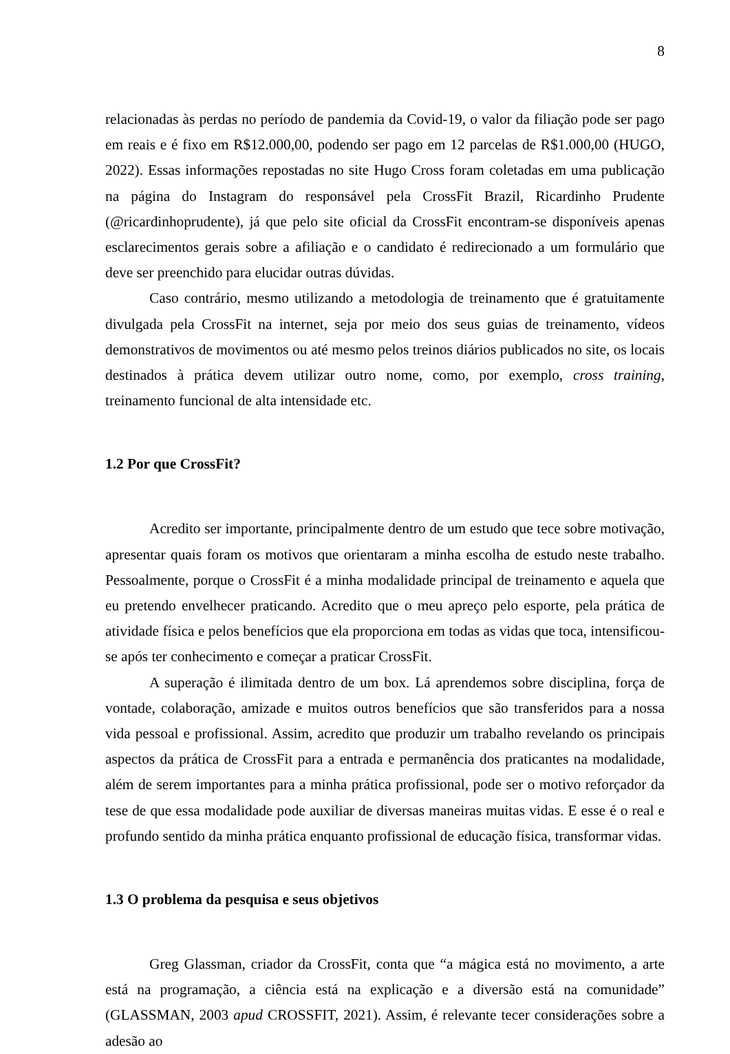8
relacionadas às perdas no período de pandemia da Covid-19, o valor da filiação pode ser pago em reais e é fixo em R$12.000,00, podendo ser pago em 12 parcelas de R$1.000,00 (HUGO, 2022). Essas informações repostadas no site Hugo Cross foram coletadas em uma publicação na página do Instagram do responsável pela CrossFit Brazil, Ricardinho Prudente (@ricardinhoprudente), já que pelo site oficial da CrossFit encontram-se disponíveis apenas esclarecimentos gerais sobre a afiliação e o candidato é redirecionado a um formulário que deve ser preenchido para elucidar outras dúvidas.
Caso contrário, mesmo utilizando a metodologia de treinamento que é gratuitamente divulgada pela CrossFit na internet, seja por meio dos seus guias de treinamento, vídeos demonstrativos de movimentos ou até mesmo pelos treinos diários publicados no site, os locais destinados à prática devem utilizar outro nome, como, por exemplo, cross training, treinamento funcional de alta intensidade etc.
1.2 Por que CrossFit?
Acredito ser importante, principalmente dentro de um estudo que tece sobre motivação, apresentar quais foram os motivos que orientaram a minha escolha de estudo neste trabalho. Pessoalmente, porque o CrossFit é a minha modalidade principal de treinamento e aquela que eu pretendo envelhecer praticando. Acredito que o meu apreço pelo esporte, pela prática de atividade física e pelos benefícios que ela proporciona em todas as vidas que toca, intensificou-se após ter conhecimento e começar a praticar CrossFit.
A superação é ilimitada dentro de um box. Lá aprendemos sobre disciplina, força de vontade, colaboração, amizade e muitos outros benefícios que são transferidos para a nossa vida pessoal e profissional. Assim, acredito que produzir um trabalho revelando os principais aspectos da prática de CrossFit para a entrada e permanência dos praticantes na modalidade, além de serem importantes para a minha prática profissional, pode ser o motivo reforçador da tese de que essa modalidade pode auxiliar de diversas maneiras muitas vidas. E esse é o real e profundo sentido da minha prática enquanto profissional de educação física, transformar vidas.
1.3 O problema da pesquisa e seus objetivos
Greg Glassman, criador da CrossFit, conta que “a mágica está no movimento, a arte está na programação, a ciência está na explicação e a diversão está na comunidade” (GLASSMAN, 2003 apud CROSSFIT, 2021). Assim, é relevante tecer considerações sobre a adesão ao